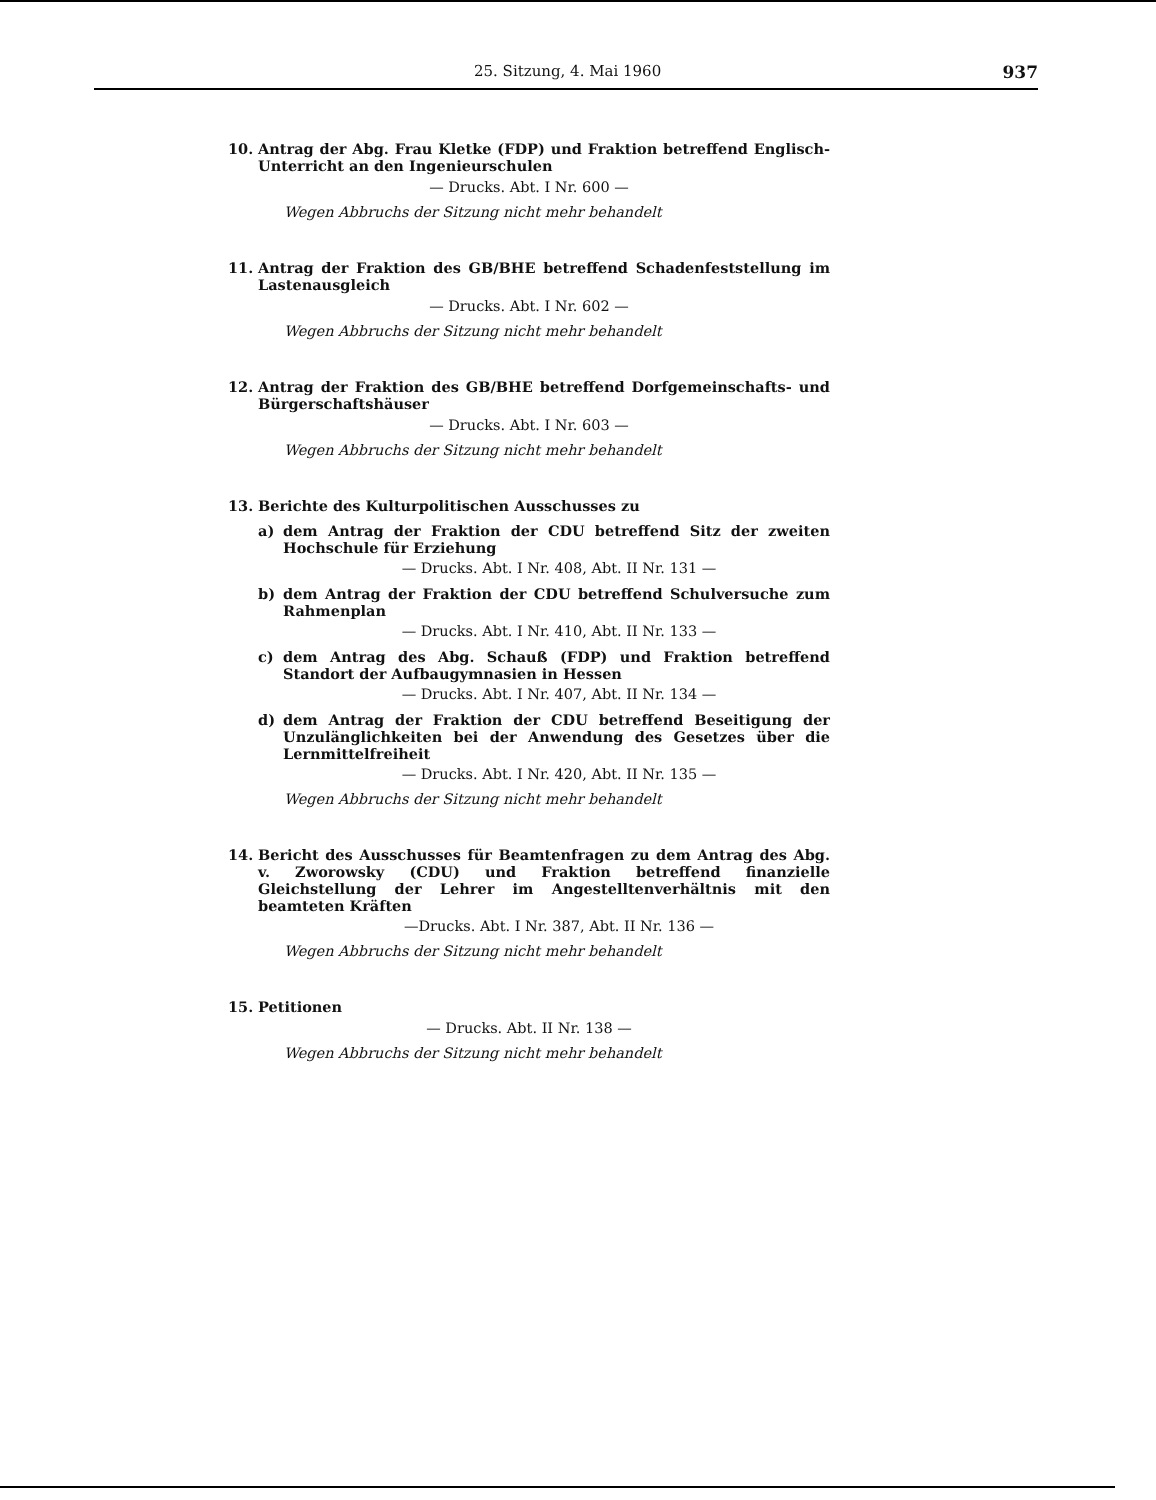25. Sitzung, 4. Mai 1960 937
10. Antrag der Abg. Frau Kletke (FDP) und Fraktion betreffend Englisch-Unterricht an den Ingenieurschulen
— Drucks. Abt. I Nr. 600 —
Wegen Abbruchs der Sitzung nicht mehr behandelt
11. Antrag der Fraktion des GB/BHE betreffend Schadenfeststellung im Lastenausgleich
— Drucks. Abt. I Nr. 602 —
Wegen Abbruchs der Sitzung nicht mehr behandelt
12. Antrag der Fraktion des GB/BHE betreffend Dorfgemeinschafts- und Bürgerschaftshäuser
— Drucks. Abt. I Nr. 603 —
Wegen Abbruchs der Sitzung nicht mehr behandelt
13. Berichte des Kulturpolitischen Ausschusses zu
a) dem Antrag der Fraktion der CDU betreffend Sitz der zweiten Hochschule für Erziehung
— Drucks. Abt. I Nr. 408, Abt. II Nr. 131 —
b) dem Antrag der Fraktion der CDU betreffend Schulversuche zum Rahmenplan
— Drucks. Abt. I Nr. 410, Abt. II Nr. 133 —
c) dem Antrag des Abg. Schauß (FDP) und Fraktion betreffend Standort der Aufbaugymnasien in Hessen
— Drucks. Abt. I Nr. 407, Abt. II Nr. 134 —
d) dem Antrag der Fraktion der CDU betreffend Beseitigung der Unzulänglichkeiten bei der Anwendung des Gesetzes über die Lernmittelfreiheit
— Drucks. Abt. I Nr. 420, Abt. II Nr. 135 —
Wegen Abbruchs der Sitzung nicht mehr behandelt
14. Bericht des Ausschusses für Beamtenfragen zu dem Antrag des Abg. v. Zworowsky (CDU) und Fraktion betreffend finanzielle Gleichstellung der Lehrer im Angestelltenverhältnis mit den beamteten Kräften
—Drucks. Abt. I Nr. 387, Abt. II Nr. 136 —
Wegen Abbruchs der Sitzung nicht mehr behandelt
15. Petitionen
— Drucks. Abt. II Nr. 138 —
Wegen Abbruchs der Sitzung nicht mehr behandelt